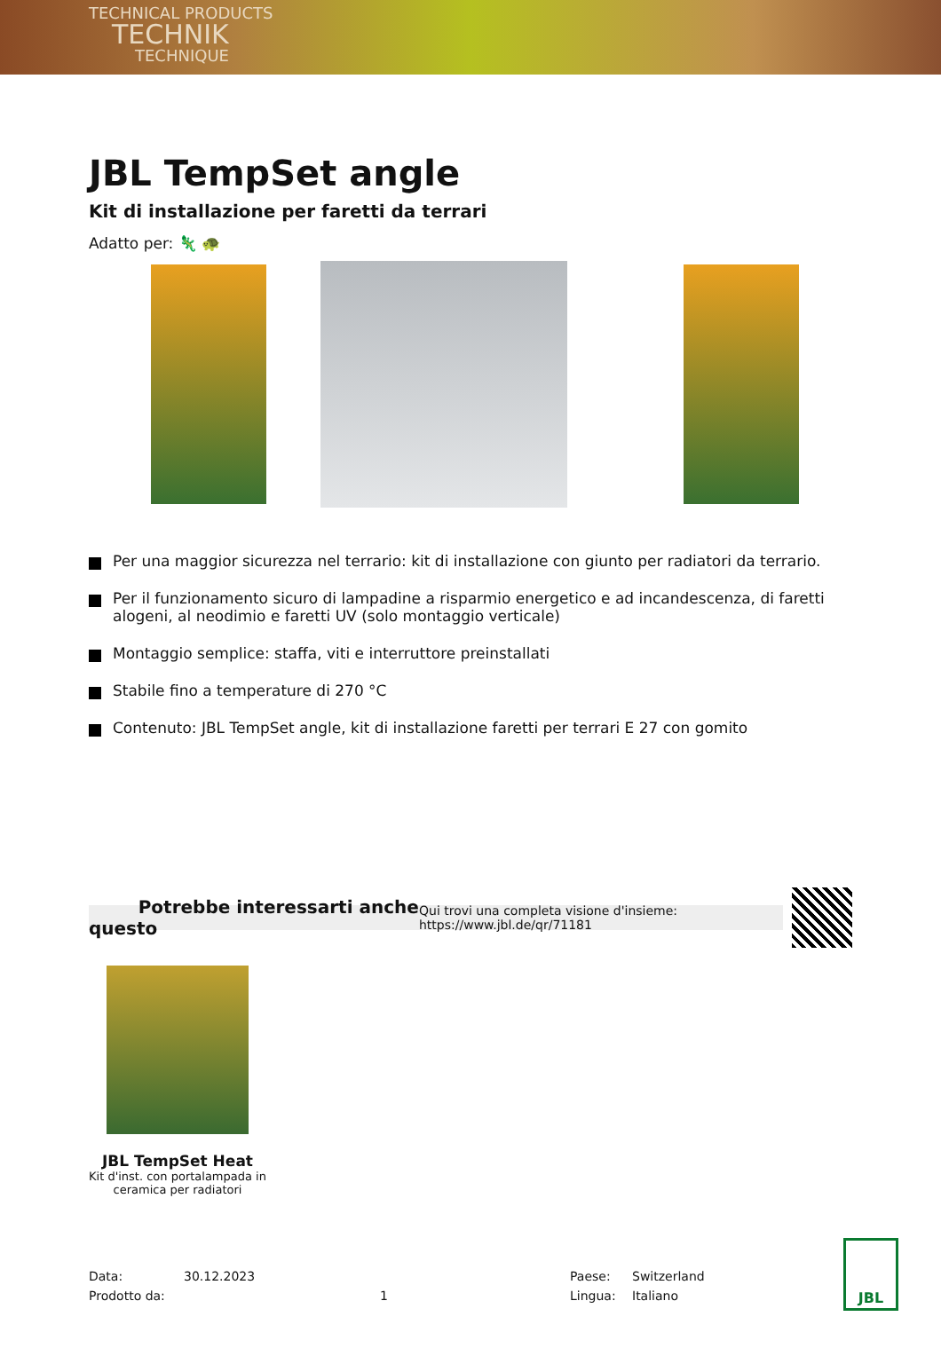TECHNICAL PRODUCTS
TECHNIK
TECHNIQUE
JBL TempSet angle
Kit di installazione per faretti da terrari
Adatto per: 🦎 🐢
Per una maggior sicurezza nel terrario: kit di installazione con giunto per radiatori da terrario.
Per il funzionamento sicuro di lampadine a risparmio energetico e ad incandescenza, di faretti alogeni, al neodimio e faretti UV (solo montaggio verticale)
Montaggio semplice: staffa, viti e interruttore preinstallati
Stabile fino a temperature di 270 °C
Contenuto: JBL TempSet angle, kit di installazione faretti per terrari E 27 con gomito
Potrebbe interessarti anche questo Qui trovi una completa visione d'insieme: https://www.jbl.de/qr/71181
JBL TempSet Heat
Kit d'inst. con portalampada in ceramica per radiatori
Data: 30.12.2023 Paese: Switzerland Prodotto da: 1 Lingua: Italiano
JBL